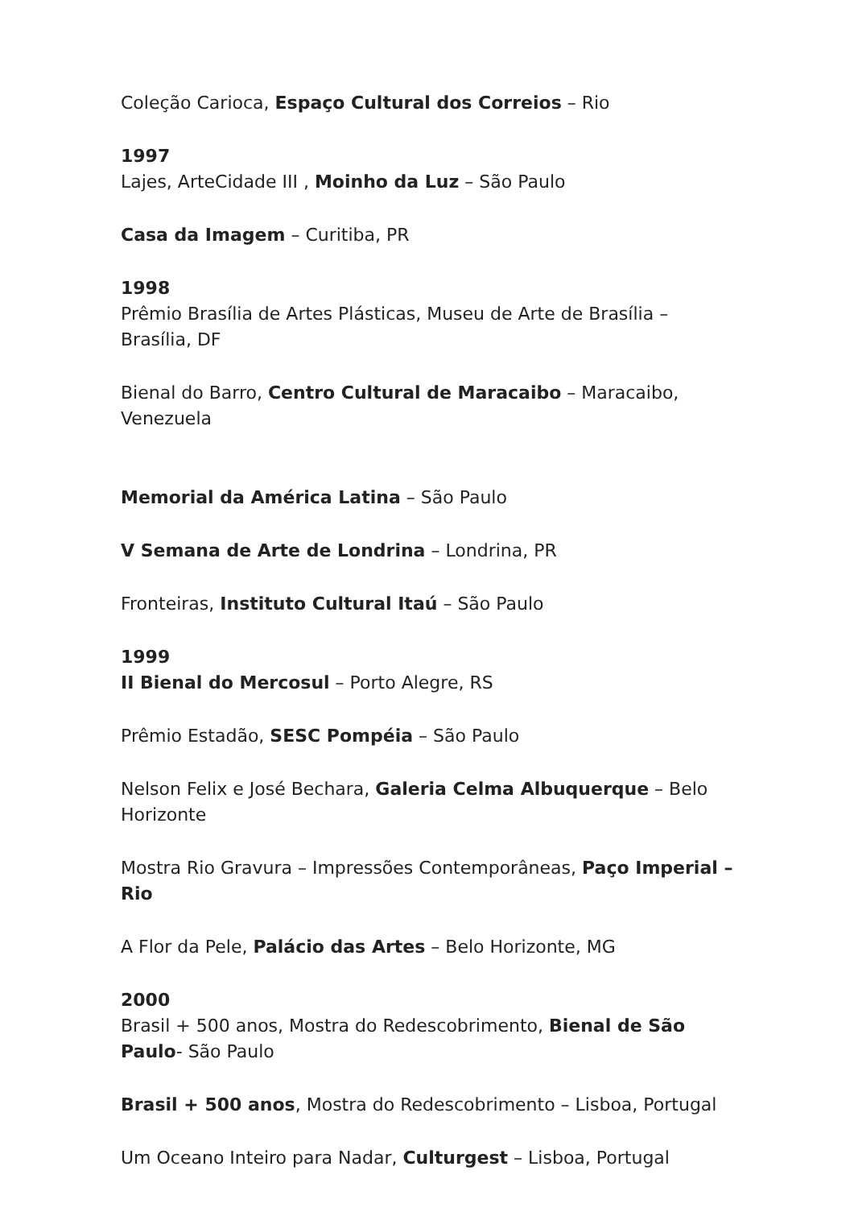Coleção Carioca, Espaço Cultural dos Correios – Rio
1997
Lajes, ArteCidade III , Moinho da Luz – São Paulo
Casa da Imagem – Curitiba, PR
1998
Prêmio Brasília de Artes Plásticas, Museu de Arte de Brasília – Brasília, DF
Bienal do Barro, Centro Cultural de Maracaibo – Maracaibo, Venezuela
Memorial da América Latina – São Paulo
V Semana de Arte de Londrina – Londrina, PR
Fronteiras, Instituto Cultural Itaú – São Paulo
1999
II Bienal do Mercosul – Porto Alegre, RS
Prêmio Estadão, SESC Pompéia – São Paulo
Nelson Felix e José Bechara, Galeria Celma Albuquerque – Belo Horizonte
Mostra Rio Gravura – Impressões Contemporâneas, Paço Imperial – Rio
A Flor da Pele, Palácio das Artes – Belo Horizonte, MG
2000
Brasil + 500 anos, Mostra do Redescobrimento, Bienal de São Paulo- São Paulo
Brasil + 500 anos, Mostra do Redescobrimento – Lisboa, Portugal
Um Oceano Inteiro para Nadar, Culturgest – Lisboa, Portugal